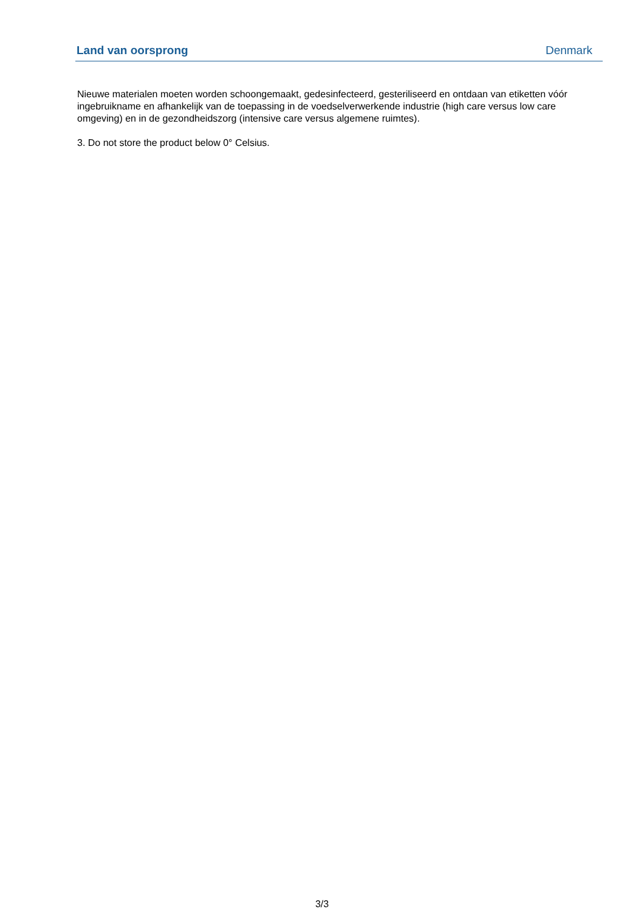Land van oorsprong Denmark
Nieuwe materialen moeten worden schoongemaakt, gedesinfecteerd, gesteriliseerd en ontdaan van etiketten vóór ingebruikname en afhankelijk van de toepassing in de voedselverwerkende industrie (high care versus low care omgeving) en in de gezondheidszorg (intensive care versus algemene ruimtes).
3. Do not store the product below 0° Celsius.
3/3